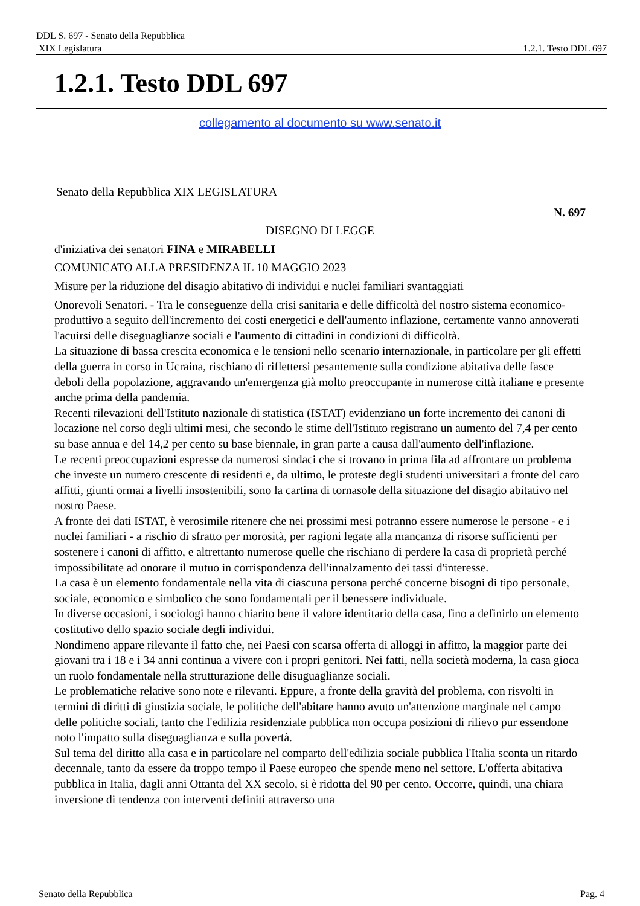DDL S. 697 - Senato della Repubblica
XIX Legislatura 1.2.1. Testo DDL 697
1.2.1. Testo DDL 697
collegamento al documento su www.senato.it
Senato della Repubblica XIX LEGISLATURA
N. 697
DISEGNO DI LEGGE
d'iniziativa dei senatori FINA e MIRABELLI
COMUNICATO ALLA PRESIDENZA IL 10 MAGGIO 2023
Misure per la riduzione del disagio abitativo di individui e nuclei familiari svantaggiati
Onorevoli Senatori. - Tra le conseguenze della crisi sanitaria e delle difficoltà del nostro sistema economico-produttivo a seguito dell'incremento dei costi energetici e dell'aumento inflazione, certamente vanno annoverati l'acuirsi delle diseguaglianze sociali e l'aumento di cittadini in condizioni di difficoltà.
La situazione di bassa crescita economica e le tensioni nello scenario internazionale, in particolare per gli effetti della guerra in corso in Ucraina, rischiano di riflettersi pesantemente sulla condizione abitativa delle fasce deboli della popolazione, aggravando un'emergenza già molto preoccupante in numerose città italiane e presente anche prima della pandemia.
Recenti rilevazioni dell'Istituto nazionale di statistica (ISTAT) evidenziano un forte incremento dei canoni di locazione nel corso degli ultimi mesi, che secondo le stime dell'Istituto registrano un aumento del 7,4 per cento su base annua e del 14,2 per cento su base biennale, in gran parte a causa dall'aumento dell'inflazione.
Le recenti preoccupazioni espresse da numerosi sindaci che si trovano in prima fila ad affrontare un problema che investe un numero crescente di residenti e, da ultimo, le proteste degli studenti universitari a fronte del caro affitti, giunti ormai a livelli insostenibili, sono la cartina di tornasole della situazione del disagio abitativo nel nostro Paese.
A fronte dei dati ISTAT, è verosimile ritenere che nei prossimi mesi potranno essere numerose le persone - e i nuclei familiari - a rischio di sfratto per morosità, per ragioni legate alla mancanza di risorse sufficienti per sostenere i canoni di affitto, e altrettanto numerose quelle che rischiano di perdere la casa di proprietà perché impossibilitate ad onorare il mutuo in corrispondenza dell'innalzamento dei tassi d'interesse.
La casa è un elemento fondamentale nella vita di ciascuna persona perché concerne bisogni di tipo personale, sociale, economico e simbolico che sono fondamentali per il benessere individuale.
In diverse occasioni, i sociologi hanno chiarito bene il valore identitario della casa, fino a definirlo un elemento costitutivo dello spazio sociale degli individui.
Nondimeno appare rilevante il fatto che, nei Paesi con scarsa offerta di alloggi in affitto, la maggior parte dei giovani tra i 18 e i 34 anni continua a vivere con i propri genitori. Nei fatti, nella società moderna, la casa gioca un ruolo fondamentale nella strutturazione delle disuguaglianze sociali.
Le problematiche relative sono note e rilevanti. Eppure, a fronte della gravità del problema, con risvolti in termini di diritti di giustizia sociale, le politiche dell'abitare hanno avuto un'attenzione marginale nel campo delle politiche sociali, tanto che l'edilizia residenziale pubblica non occupa posizioni di rilievo pur essendone noto l'impatto sulla diseguaglianza e sulla povertà.
Sul tema del diritto alla casa e in particolare nel comparto dell'edilizia sociale pubblica l'Italia sconta un ritardo decennale, tanto da essere da troppo tempo il Paese europeo che spende meno nel settore. L'offerta abitativa pubblica in Italia, dagli anni Ottanta del XX secolo, si è ridotta del 90 per cento. Occorre, quindi, una chiara inversione di tendenza con interventi definiti attraverso una
Senato della Repubblica Pag. 4